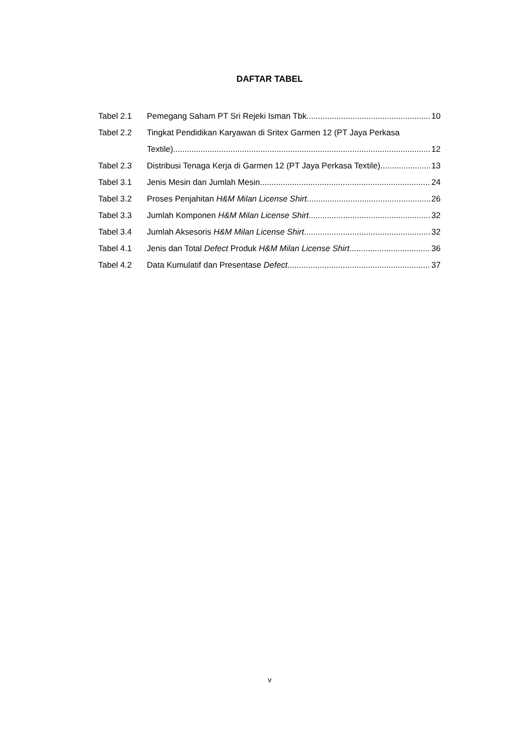DAFTAR TABEL
Tabel 2.1 Pemegang Saham PT Sri Rejeki Isman Tbk 10
Tabel 2.2 Tingkat Pendidikan Karyawan di Sritex Garmen 12 (PT Jaya Perkasa
Textile) 12
Tabel 2.3 Distribusi Tenaga Kerja di Garmen 12 (PT Jaya Perkasa Textile) 13
Tabel 3.1 Jenis Mesin dan Jumlah Mesin 24
Tabel 3.2 Proses Penjahitan H&M Milan License Shirt 26
Tabel 3.3 Jumlah Komponen H&M Milan License Shirt 32
Tabel 3.4 Jumlah Aksesoris H&M Milan License Shirt 32
Tabel 4.1 Jenis dan Total Defect Produk H&M Milan License Shirt 36
Tabel 4.2 Data Kumulatif dan Presentase Defect 37
v